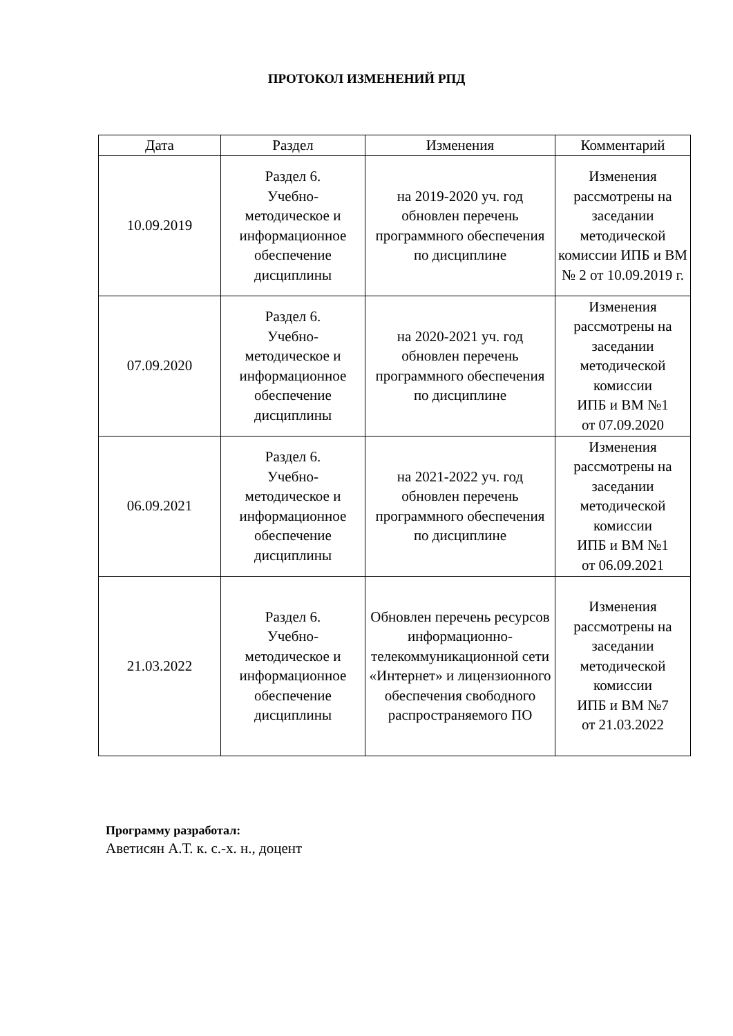ПРОТОКОЛ ИЗМЕНЕНИЙ РПД
| Дата | Раздел | Изменения | Комментарий |
| --- | --- | --- | --- |
| 10.09.2019 | Раздел 6. Учебно- методическое и информационное обеспечение дисциплины | на 2019-2020 уч. год обновлен перечень программного обеспечения по дисциплине | Изменения рассмотрены на заседании методической комиссии ИПБ и ВМ № 2 от 10.09.2019 г. |
| 07.09.2020 | Раздел 6. Учебно- методическое и информационное обеспечение дисциплины | на 2020-2021 уч. год обновлен перечень программного обеспечения по дисциплине | Изменения рассмотрены на заседании методической комиссии ИПБ и ВМ №1 от 07.09.2020 |
| 06.09.2021 | Раздел 6. Учебно- методическое и информационное обеспечение дисциплины | на 2021-2022 уч. год обновлен перечень программного обеспечения по дисциплине | Изменения рассмотрены на заседании методической комиссии ИПБ и ВМ №1 от 06.09.2021 |
| 21.03.2022 | Раздел 6. Учебно- методическое и информационное обеспечение дисциплины | Обновлен перечень ресурсов информационно-телекоммуникационной сети «Интернет» и лицензионного обеспечения свободного распространяемого ПО | Изменения рассмотрены на заседании методической комиссии ИПБ и ВМ №7 от 21.03.2022 |
Программу разработал:
Аветисян А.Т. к. с.-х. н., доцент